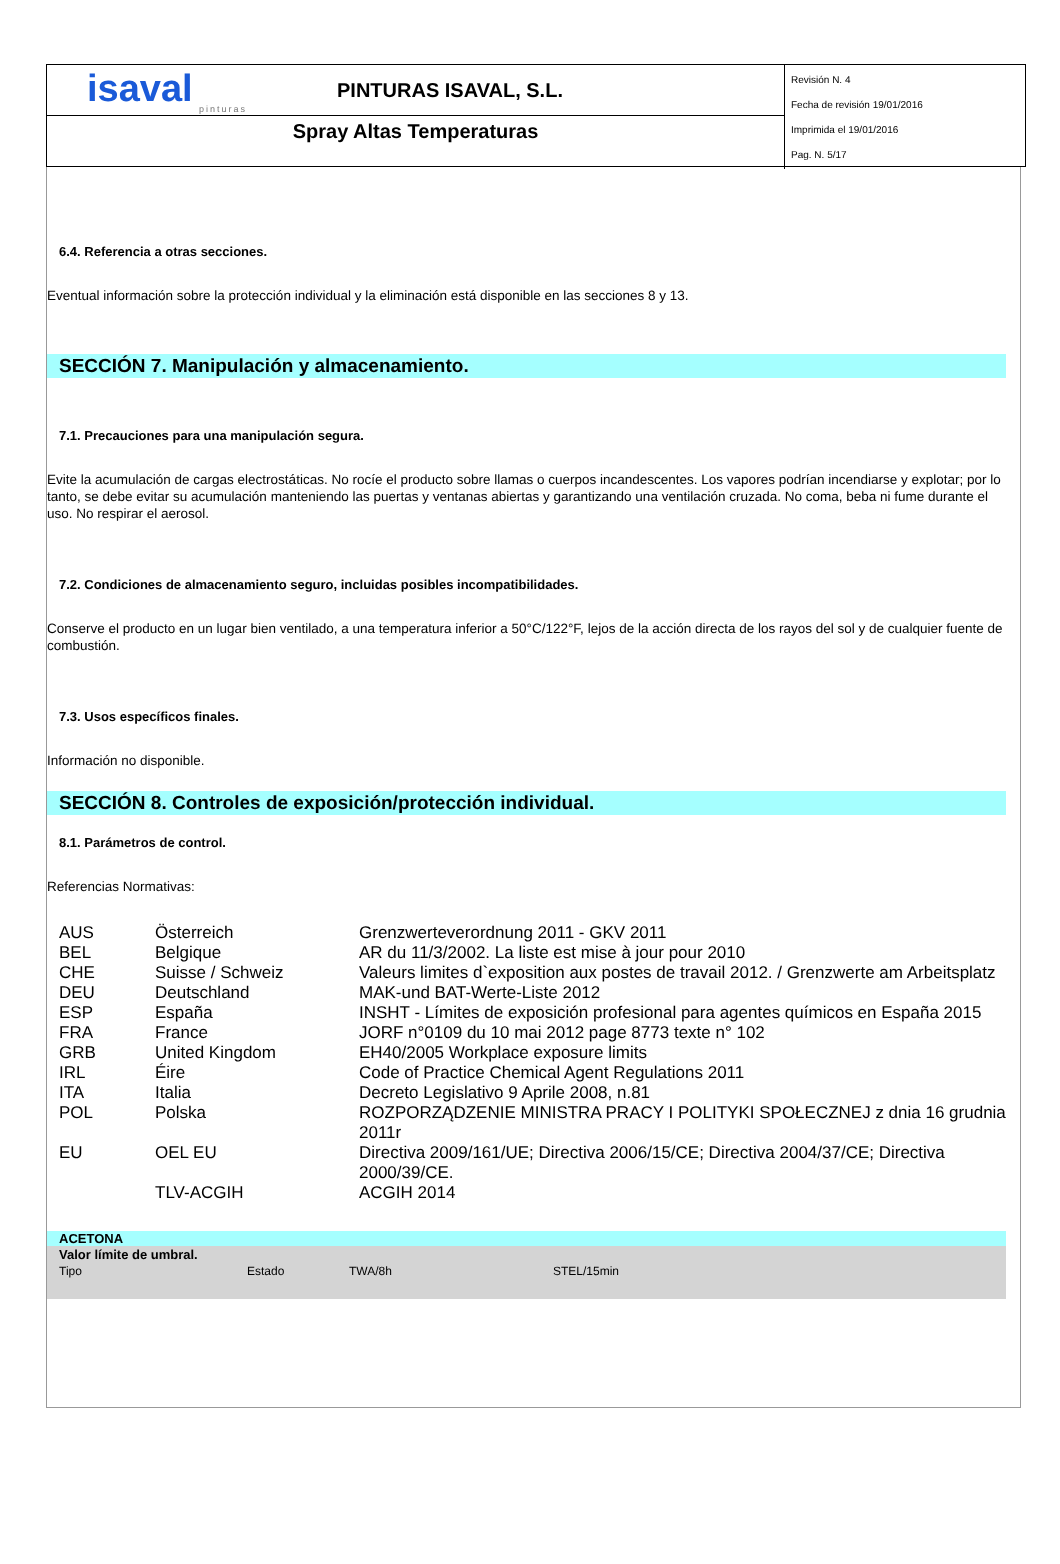isaval
pinturas
PINTURAS ISAVAL, S.L.
Spray Altas Temperaturas
Revisión N. 4
Fecha de revisión 19/01/2016
Imprimida el 19/01/2016
Pag. N. 5/17
6.4. Referencia a otras secciones.
Eventual información sobre la protección individual y la eliminación está disponible en las secciones 8 y 13.
SECCIÓN 7. Manipulación y almacenamiento.
7.1. Precauciones para una manipulación segura.
Evite la acumulación de cargas electrostáticas. No rocíe el producto sobre llamas o cuerpos incandescentes. Los vapores podrían incendiarse y explotar; por lo tanto, se debe evitar su acumulación manteniendo las puertas y ventanas abiertas y garantizando una ventilación cruzada. No coma, beba ni fume durante el uso. No respirar el aerosol.
7.2. Condiciones de almacenamiento seguro, incluidas posibles incompatibilidades.
Conserve el producto en un lugar bien ventilado, a una temperatura inferior a 50°C/122°F, lejos de la acción directa de los rayos del sol y de cualquier fuente de combustión.
7.3. Usos específicos finales.
Información no disponible.
SECCIÓN 8. Controles de exposición/protección individual.
8.1. Parámetros de control.
Referencias Normativas:
| AUS | Österreich | Grenzwerteverordnung 2011 - GKV 2011 |
| BEL | Belgique | AR du 11/3/2002. La liste est mise à jour pour 2010 |
| CHE | Suisse / Schweiz | Valeurs limites d`exposition aux postes de travail 2012. / Grenzwerte am Arbeitsplatz |
| DEU | Deutschland | MAK-und BAT-Werte-Liste 2012 |
| ESP | España | INSHT - Límites de exposición profesional para agentes químicos en España 2015 |
| FRA | France | JORF n°0109 du 10 mai 2012 page 8773 texte n° 102 |
| GRB | United Kingdom | EH40/2005 Workplace exposure limits |
| IRL | Éire | Code of Practice Chemical Agent Regulations 2011 |
| ITA | Italia | Decreto Legislativo 9 Aprile 2008, n.81 |
| POL | Polska | ROZPORZĄDZENIE MINISTRA PRACY I POLITYKI SPOŁECZNEJ z dnia 16 grudnia 2011r |
| EU | OEL EU | Directiva 2009/161/UE; Directiva 2006/15/CE; Directiva 2004/37/CE; Directiva 2000/39/CE. |
| | TLV-ACGIH | ACGIH 2014 |
ACETONA
| Valor límite de umbral. | | | |
| --- | --- | --- | --- |
| Tipo | Estado | TWA/8h | STEL/15min |